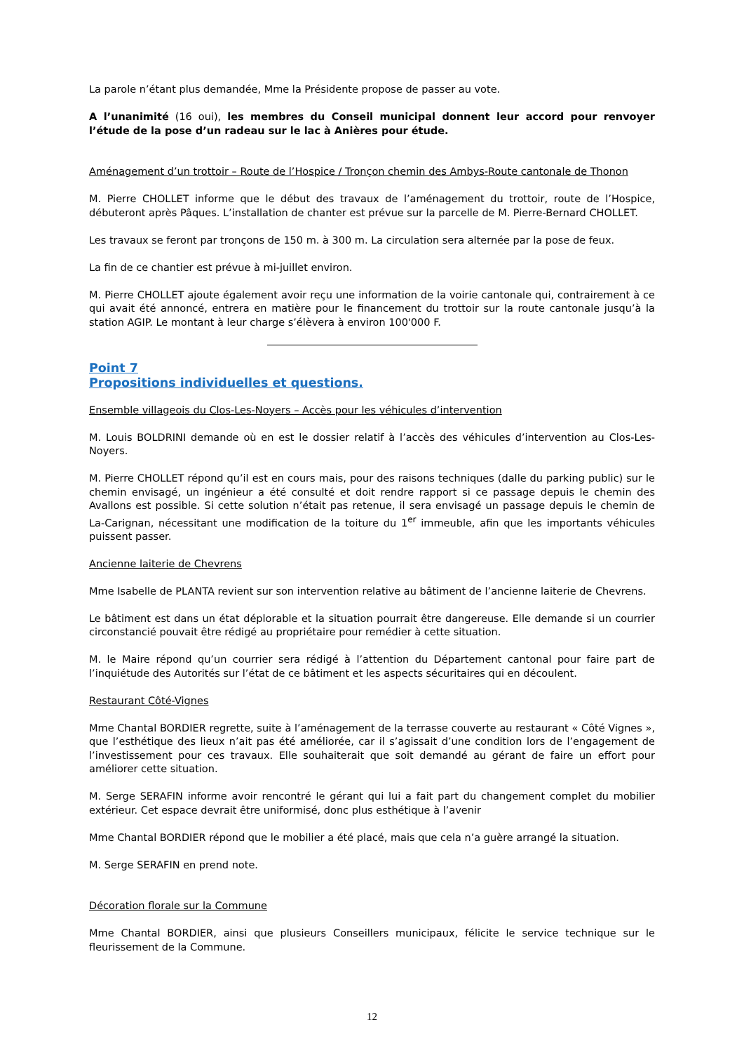La parole n’étant plus demandée, Mme la Présidente propose de passer au vote.
A l’unanimité (16 oui), les membres du Conseil municipal donnent leur accord pour renvoyer l’étude de la pose d’un radeau sur le lac à Anières pour étude.
Aménagement d’un trottoir – Route de l’Hospice / Tronçon chemin des Ambys-Route cantonale de Thonon
M. Pierre CHOLLET informe que le début des travaux de l’aménagement du trottoir, route de l’Hospice, débuteront après Pâques. L’installation de chanter est prévue sur la parcelle de M. Pierre-Bernard CHOLLET.
Les travaux se feront par tronçons de 150 m. à 300 m. La circulation sera alternée par la pose de feux.
La fin de ce chantier est prévue à mi-juillet environ.
M. Pierre CHOLLET ajoute également avoir reçu une information de la voirie cantonale qui, contrairement à ce qui avait été annoncé, entrera en matière pour le financement du trottoir sur la route cantonale jusqu’à la station AGIP. Le montant à leur charge s’élèvera à environ 100'000 F.
Point 7
Propositions individuelles et questions.
Ensemble villageois du Clos-Les-Noyers – Accès pour les véhicules d’intervention
M. Louis BOLDRINI demande où en est le dossier relatif à l’accès des véhicules d’intervention au Clos-Les-Noyers.
M. Pierre CHOLLET répond qu’il est en cours mais, pour des raisons techniques (dalle du parking public) sur le chemin envisagé, un ingénieur a été consulté et doit rendre rapport si ce passage depuis le chemin des Avallons est possible. Si cette solution n’était pas retenue, il sera envisagé un passage depuis le chemin de La-Carignan, nécessitant une modification de la toiture du 1<sup>er</sup> immeuble, afin que les importants véhicules puissent passer.
Ancienne laiterie de Chevrens
Mme Isabelle de PLANTA revient sur son intervention relative au bâtiment de l’ancienne laiterie de Chevrens.
Le bâtiment est dans un état déplorable et la situation pourrait être dangereuse. Elle demande si un courrier circonstancié pouvait être rédigé au propriétaire pour remédier à cette situation.
M. le Maire répond qu’un courrier sera rédigé à l’attention du Département cantonal pour faire part de l’inquiétude des Autorités sur l’état de ce bâtiment et les aspects sécuritaires qui en découlent.
Restaurant Côté-Vignes
Mme Chantal BORDIER regrette, suite à l’aménagement de la terrasse couverte au restaurant « Côté Vignes », que l’esthétique des lieux n’ait pas été améliorée, car il s’agissait d’une condition lors de l’engagement de l’investissement pour ces travaux. Elle souhaiterait que soit demandé au gérant de faire un effort pour améliorer cette situation.
M. Serge SERAFIN informe avoir rencontré le gérant qui lui a fait part du changement complet du mobilier extérieur. Cet espace devrait être uniformisé, donc plus esthétique à l’avenir
Mme Chantal BORDIER répond que le mobilier a été placé, mais que cela n’a guère arrangé la situation.
M. Serge SERAFIN en prend note.
Décoration florale sur la Commune
Mme Chantal BORDIER, ainsi que plusieurs Conseillers municipaux, félicite le service technique sur le fleurissement de la Commune.
12